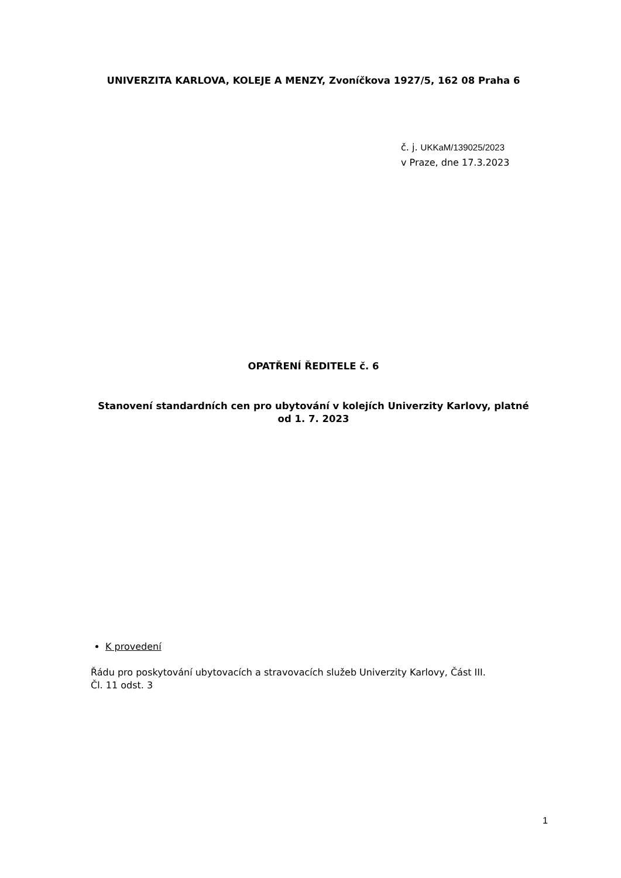UNIVERZITA KARLOVA, KOLEJE A MENZY, Zvoníčkova 1927/5, 162 08 Praha 6
č. j. UKKaM/139025/2023
v Praze, dne 17.3.2023
OPATŘENÍ ŘEDITELE č. 6
Stanovení standardních cen pro ubytování v kolejích Univerzity Karlovy, platné
od 1. 7. 2023
K provedení
Řádu pro poskytování ubytovacích a stravovacích služeb Univerzity Karlovy, Část III.
Čl. 11 odst. 3
1